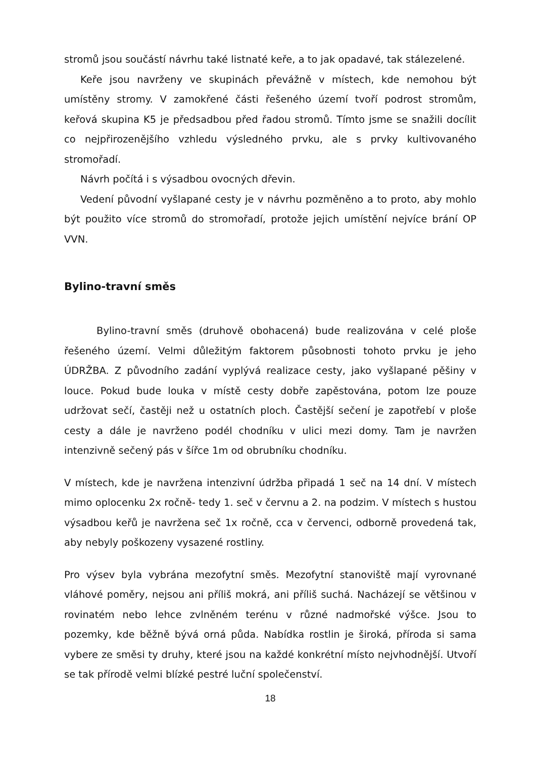stromů jsou součástí návrhu také listnaté keře, a to jak opadavé, tak stálezelené.
Keře jsou navrženy ve skupinách převážně v místech, kde nemohou být umístěny stromy. V zamokřené části řešeného území tvoří podrost stromům, keřová skupina K5 je předsadbou před řadou stromů. Tímto jsme se snažili docílit co nejpřirozenějšího vzhledu výsledného prvku, ale s prvky kultivovaného stromořadí.
Návrh počítá i s výsadbou ovocných dřevin.
Vedení původní vyšlapané cesty je v návrhu pozměněno a to proto, aby mohlo být použito více stromů do stromořadí, protože jejich umístění nejvíce brání OP VVN.
Bylino-travní směs
Bylino-travní směs (druhově obohacená) bude realizována v celé ploše řešeného území. Velmi důležitým faktorem působnosti tohoto prvku je jeho ÚDRŽBA. Z původního zadání vyplývá realizace cesty, jako vyšlapané pěšiny v louce. Pokud bude louka v místě cesty dobře zapěstována, potom lze pouze udržovat sečí, častěji než u ostatních ploch. Častější sečení je zapotřebí v ploše cesty a dále je navrženo podél chodníku v ulici mezi domy. Tam je navržen intenzivně sečený pás v šířce 1m od obrubníku chodníku.
V místech, kde je navržena intenzivní údržba připadá 1 seč na 14 dní. V místech mimo oplocenku 2x ročně- tedy 1. seč v červnu a 2. na podzim. V místech s hustou výsadbou keřů je navržena seč 1x ročně, cca v červenci, odborně provedená tak, aby nebyly poškozeny vysazené rostliny.
Pro výsev byla vybrána mezofytní směs. Mezofytní stanoviště mají vyrovnané vláhové poměry, nejsou ani příliš mokrá, ani příliš suchá. Nacházejí se většinou v rovinatém nebo lehce zvlněném terénu v různé nadmořské výšce. Jsou to pozemky, kde běžně bývá orná půda. Nabídka rostlin je široká, příroda si sama vybere ze směsi ty druhy, které jsou na každé konkrétní místo nejvhodnější. Utvoří se tak přírodě velmi blízké pestré luční společenství.
18